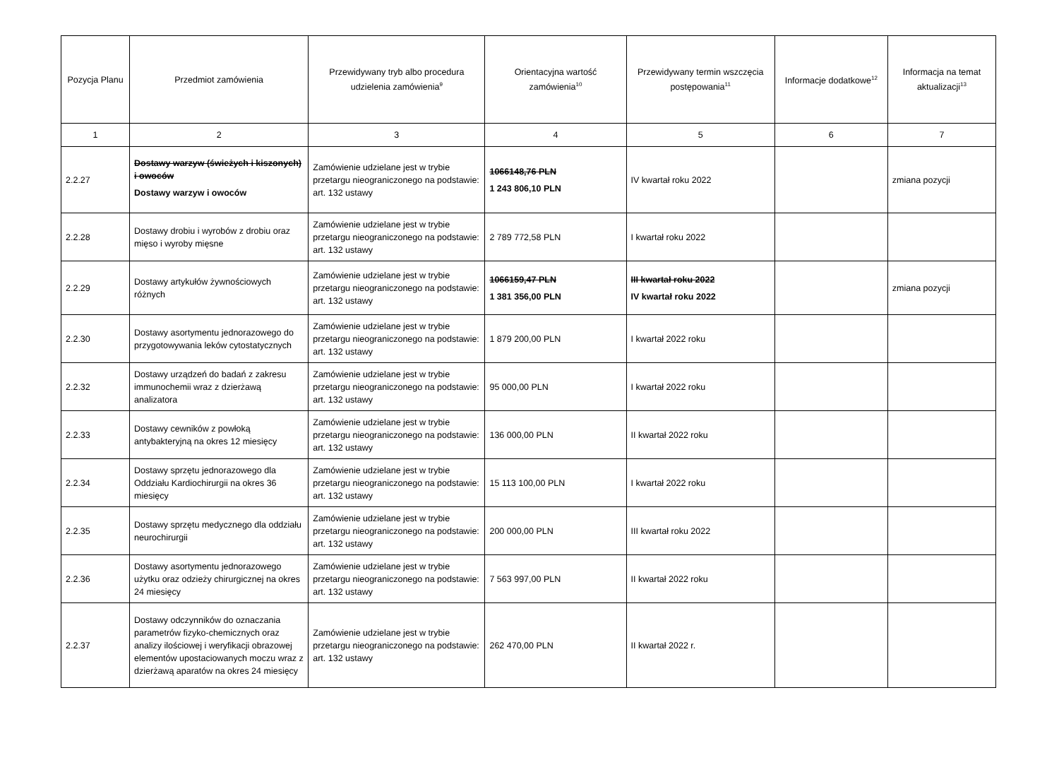| Pozycja Planu | Przedmiot zamówienia | Przewidywany tryb albo procedura udzielenia zamówienia<sup>9</sup> | Orientacyjna wartość zamówienia<sup>10</sup> | Przewidywany termin wszczęcia postępowania<sup>11</sup> | Informacje dodatkowe<sup>12</sup> | Informacja na temat aktualizacji<sup>13</sup> |
| --- | --- | --- | --- | --- | --- | --- |
| 1 | 2 | 3 | 4 | 5 | 6 | 7 |
| 2.2.27 | Dostawy warzyw (świeżych i kiszonych) i owoców Dostawy warzyw i owoców | Zamówienie udzielane jest w trybie przetargu nieograniczonego na podstawie: art. 132 ustawy | 1066148,76 PLN 1 243 806,10 PLN | IV kwartał roku 2022 | | zmiana pozycji |
| 2.2.28 | Dostawy drobiu i wyrobów z drobiu oraz mięso i wyroby mięsne | Zamówienie udzielane jest w trybie przetargu nieograniczonego na podstawie: art. 132 ustawy | 2 789 772,58 PLN | I kwartał roku 2022 | | |
| 2.2.29 | Dostawy artykułów żywnościowych różnych | Zamówienie udzielane jest w trybie przetargu nieograniczonego na podstawie: art. 132 ustawy | 1066159,47 PLN 1 381 356,00 PLN | III kwartał roku 2022 IV kwartał roku 2022 | | zmiana pozycji |
| 2.2.30 | Dostawy asortymentu jednorazowego do przygotowywania leków cytostatycznych | Zamówienie udzielane jest w trybie przetargu nieograniczonego na podstawie: art. 132 ustawy | 1 879 200,00 PLN | I kwartał 2022 roku | | |
| 2.2.32 | Dostawy urządzeń do badań z zakresu immunochemii wraz z dzierżawą analizatora | Zamówienie udzielane jest w trybie przetargu nieograniczonego na podstawie: art. 132 ustawy | 95 000,00 PLN | I kwartał 2022 roku | | |
| 2.2.33 | Dostawy cewników z powłoką antybakteryjną na okres 12 miesięcy | Zamówienie udzielane jest w trybie przetargu nieograniczonego na podstawie: art. 132 ustawy | 136 000,00 PLN | II kwartał 2022 roku | | |
| 2.2.34 | Dostawy sprzętu jednorazowego dla Oddziału Kardiochirurgii na okres 36 miesięcy | Zamówienie udzielane jest w trybie przetargu nieograniczonego na podstawie: art. 132 ustawy | 15 113 100,00 PLN | I kwartał 2022 roku | | |
| 2.2.35 | Dostawy sprzętu medycznego dla oddziału neurochirurgii | Zamówienie udzielane jest w trybie przetargu nieograniczonego na podstawie: art. 132 ustawy | 200 000,00 PLN | III kwartał roku 2022 | | |
| 2.2.36 | Dostawy asortymentu jednorazowego użytku oraz odzieży chirurgicznej na okres 24 miesięcy | Zamówienie udzielane jest w trybie przetargu nieograniczonego na podstawie: art. 132 ustawy | 7 563 997,00 PLN | II kwartał 2022 roku | | |
| 2.2.37 | Dostawy odczynników do oznaczania parametrów fizyko-chemicznych oraz analizy ilościowej i weryfikacji obrazowej elementów upostaciowanych moczu wraz z dzierżawą aparatów na okres 24 miesięcy | Zamówienie udzielane jest w trybie przetargu nieograniczonego na podstawie: art. 132 ustawy | 262 470,00 PLN | II kwartał 2022 r. | | |